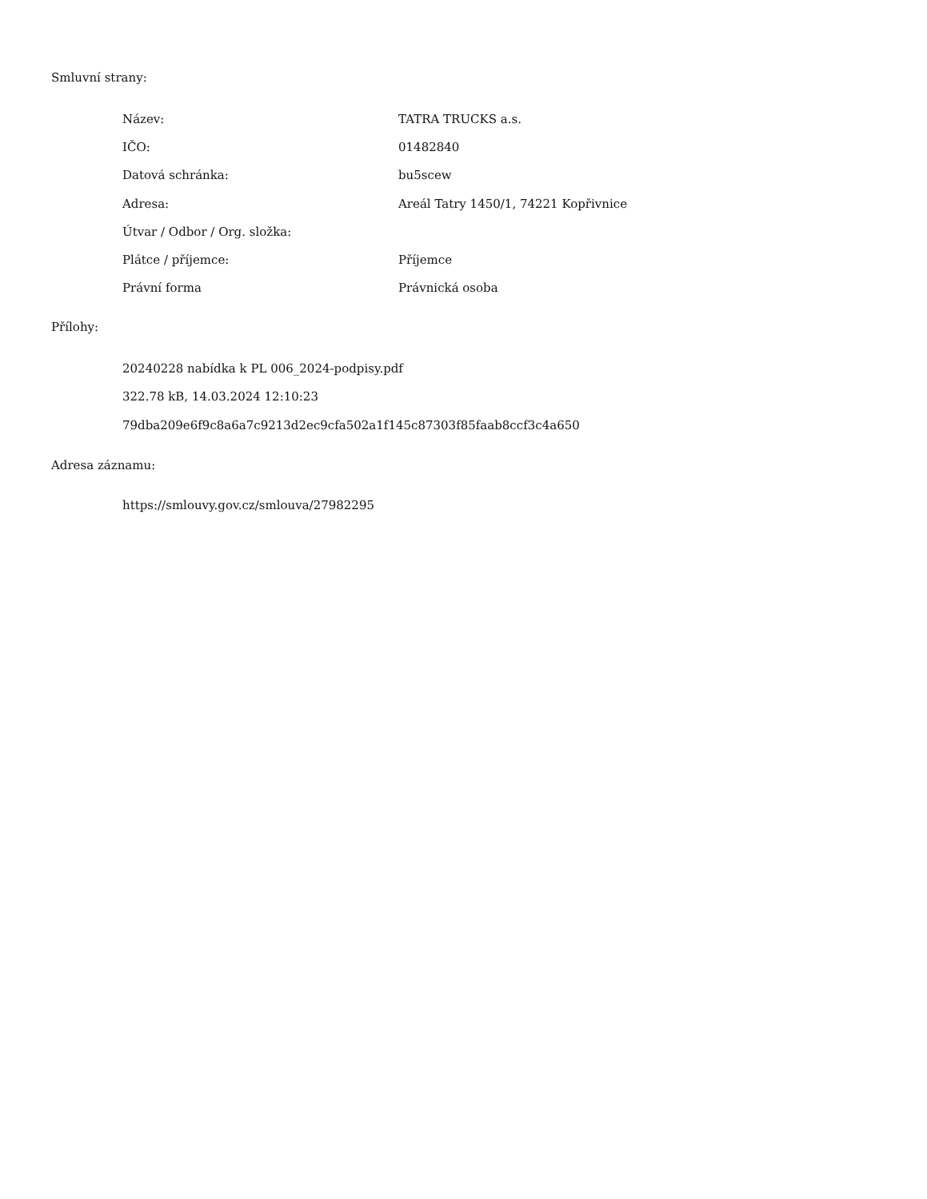Smluvní strany:
| Název: | TATRA TRUCKS a.s. |
| IČO: | 01482840 |
| Datová schránka: | bu5scew |
| Adresa: | Areál Tatry 1450/1, 74221 Kopřivnice |
| Útvar / Odbor / Org. složka: | |
| Plátce / příjemce: | Příjemce |
| Právní forma | Právnická osoba |
Přílohy:
20240228 nabídka k PL 006_2024-podpisy.pdf
322.78 kB, 14.03.2024 12:10:23
79dba209e6f9c8a6a7c9213d2ec9cfa502a1f145c87303f85faab8ccf3c4a650
Adresa záznamu:
https://smlouvy.gov.cz/smlouva/27982295